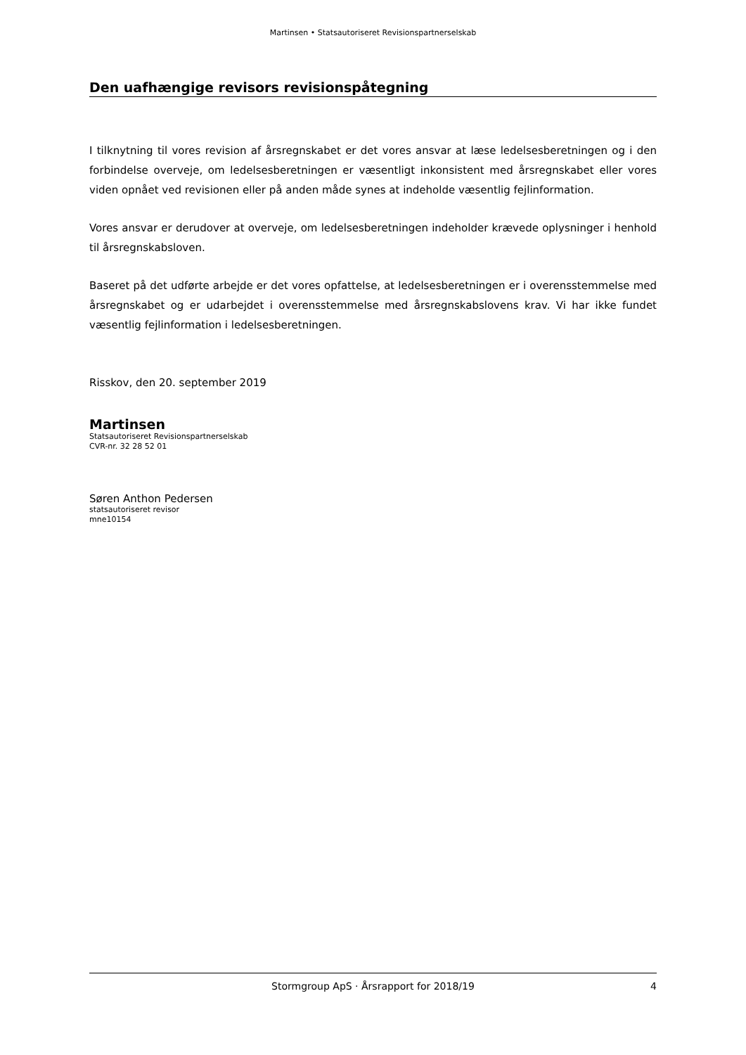Martinsen • Statsautoriseret Revisionspartnerselskab
Den uafhængige revisors revisionspåtegning
I tilknytning til vores revision af årsregnskabet er det vores ansvar at læse ledelsesberetningen og i den forbindelse overveje, om ledelsesberetningen er væsentligt inkonsistent med årsregnskabet eller vores viden opnået ved revisionen eller på anden måde synes at indeholde væsentlig fejlinformation.
Vores ansvar er derudover at overveje, om ledelsesberetningen indeholder krævede oplysninger i henhold til årsregnskabsloven.
Baseret på det udførte arbejde er det vores opfattelse, at ledelsesberetningen er i overensstemmelse med årsregnskabet og er udarbejdet i overensstemmelse med årsregnskabslovens krav. Vi har ikke fundet væsentlig fejlinformation i ledelsesberetningen.
Risskov, den 20. september 2019
Martinsen
Statsautoriseret Revisionspartnerselskab
CVR-nr. 32 28 52 01
Søren Anthon Pedersen
statsautoriseret revisor
mne10154
Stormgroup ApS · Årsrapport for 2018/19 4